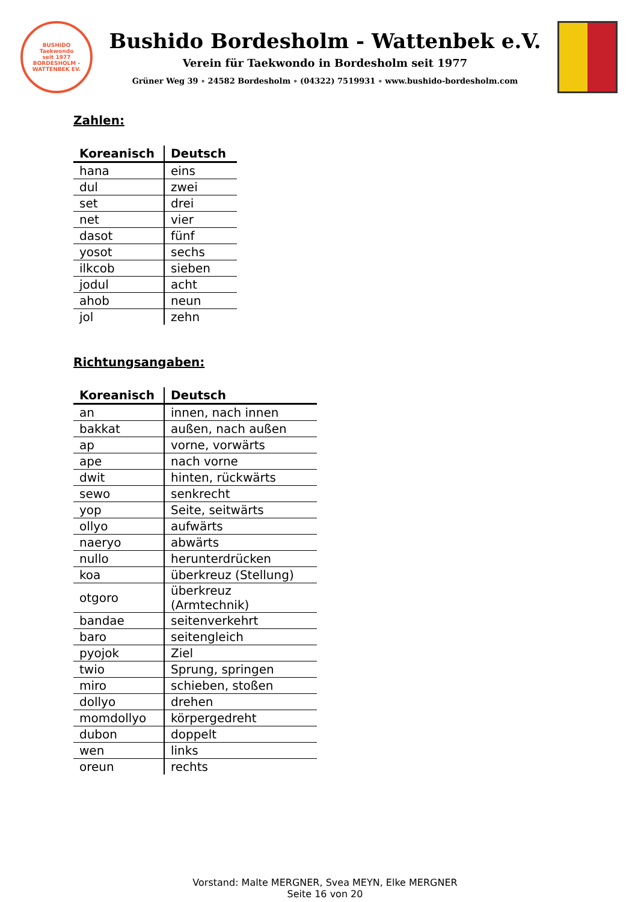BUSHIDO
Taekwondo
seit 1977
BORDESHOLM - WATTENBEK EV.
Bushido Bordesholm - Wattenbek e.V.
Verein für Taekwondo in Bordesholm seit 1977
Grüner Weg 39 ∘ 24582 Bordesholm ∘ (04322) 7519931 ∘ www.bushido-bordesholm.com
Zahlen:
| Koreanisch | Deutsch |
| --- | --- |
| hana | eins |
| dul | zwei |
| set | drei |
| net | vier |
| dasot | fünf |
| yosot | sechs |
| ilkcob | sieben |
| jodul | acht |
| ahob | neun |
| jol | zehn |
Richtungsangaben:
| Koreanisch | Deutsch |
| --- | --- |
| an | innen, nach innen |
| bakkat | außen, nach außen |
| ap | vorne, vorwärts |
| ape | nach vorne |
| dwit | hinten, rückwärts |
| sewo | senkrecht |
| yop | Seite, seitwärts |
| ollyo | aufwärts |
| naeryo | abwärts |
| nullo | herunterdrücken |
| koa | überkreuz (Stellung) |
| otgoro | überkreuz (Armtechnik) |
| bandae | seitenverkehrt |
| baro | seitengleich |
| pyojok | Ziel |
| twio | Sprung, springen |
| miro | schieben, stoßen |
| dollyo | drehen |
| momdollyo | körpergedreht |
| dubon | doppelt |
| wen | links |
| oreun | rechts |
Vorstand: Malte MERGNER, Svea MEYN, Elke MERGNER
Seite 16 von 20